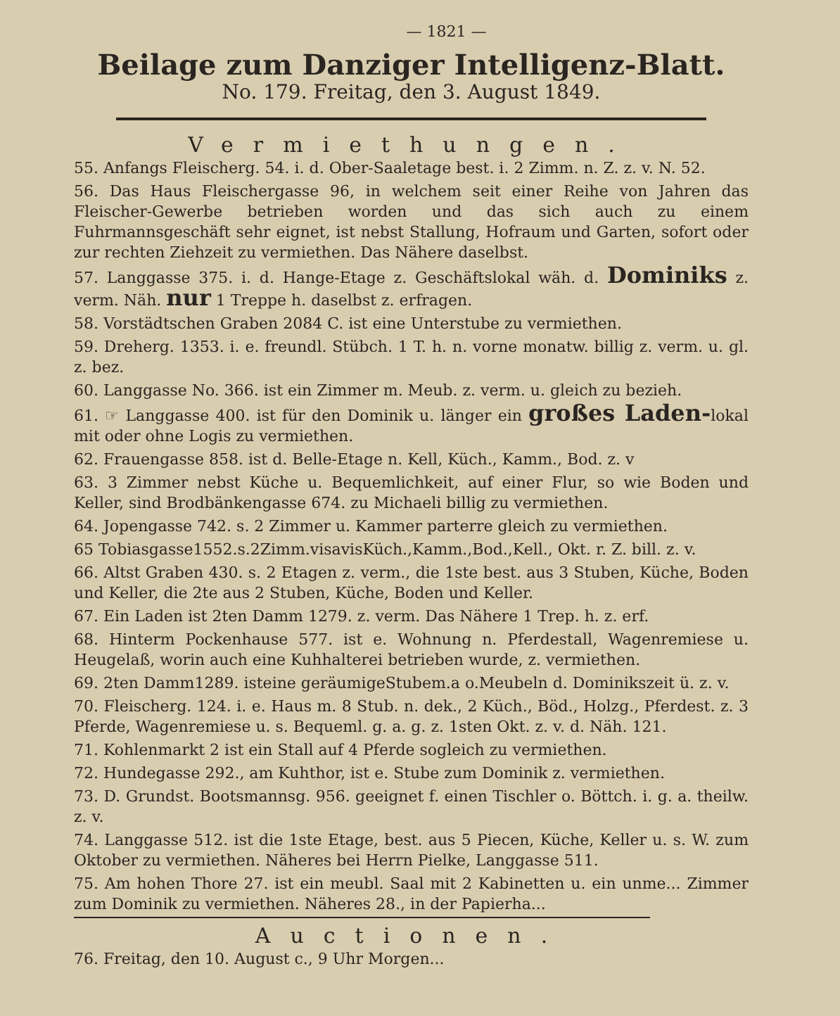— 1821 —
Beilage zum Danziger Intelligenz-Blatt.
No. 179. Freitag, den 3. August 1849.
Vermiethungen.
55. Anfangs Fleischerg. 54. i. d. Ober-Saaletage best. i. 2 Zimm. n. Z. z. v. N. 52.
56. Das Haus Fleischergasse 96, in welchem seit einer Reihe von Jahren das Fleischer-Gewerbe betrieben worden und das sich auch zu einem Fuhrmannsgeschäft sehr eignet, ist nebst Stallung, Hofraum und Garten, sofort oder zur rechten Ziehzeit zu vermiethen. Das Nähere daselbst.
57. Langgasse 375. i. d. Hange-Etage z. Geschäftslokal wäh. d. Dominiks z. verm. Näh. nur 1 Treppe h. daselbst z. erfragen.
58. Vorstädtschen Graben 2084 C. ist eine Unterstube zu vermiethen.
59. Dreherg. 1353. i. e. freundl. Stübch. 1 T. h. n. vorne monatw. billig z. verm. u. gl. z. bez.
60. Langgasse No. 366. ist ein Zimmer m. Meub. z. verm. u. gleich zu bezieh.
61. ☞ Langgasse 400. ist für den Dominik u. länger ein großes Laden-lokal mit oder ohne Logis zu vermiethen.
62. Frauengasse 858. ist d. Belle-Etage n. Kell, Küch., Kamm., Bod. z. v
63. 3 Zimmer nebst Küche u. Bequemlichkeit, auf einer Flur, so wie Boden und Keller, sind Brodbänkengasse 674. zu Michaeli billig zu vermiethen.
64. Jopengasse 742. s. 2 Zimmer u. Kammer parterre gleich zu vermiethen.
65 Tobiasgasse1552.s.2Zimm.visavisKüch.,Kamm.,Bod.,Kell., Okt. r. Z. bill. z. v.
66. Altst Graben 430. s. 2 Etagen z. verm., die 1ste best. aus 3 Stuben, Küche, Boden und Keller, die 2te aus 2 Stuben, Küche, Boden und Keller.
67. Ein Laden ist 2ten Damm 1279. z. verm. Das Nähere 1 Trep. h. z. erf.
68. Hinterm Pockenhause 577. ist e. Wohnung n. Pferdestall, Wagenremiese u. Heugelaß, worin auch eine Kuhhalterei betrieben wurde, z. vermiethen.
69. 2ten Damm1289. isteine geräumigeStubem.a o.Meubeln d. Dominikszeit ü. z. v.
70. Fleischerg. 124. i. e. Haus m. 8 Stub. n. dek., 2 Küch., Böd., Holzg., Pferdest. z. 3 Pferde, Wagenremiese u. s. Bequeml. g. a. g. z. 1sten Okt. z. v. d. Näh. 121.
71. Kohlenmarkt 2 ist ein Stall auf 4 Pferde sogleich zu vermiethen.
72. Hundegasse 292., am Kuhthor, ist e. Stube zum Dominik z. vermiethen.
73. D. Grundst. Bootsmannsg. 956. geeignet f. einen Tischler o. Böttch. i. g. a. theilw. z. v.
74. Langgasse 512. ist die 1ste Etage, best. aus 5 Piecen, Küche, Keller u. s. W. zum Oktober zu vermiethen. Näheres bei Herrn Pielke, Langgasse 511.
75. Am hohen Thore 27. ist ein meubl. Saal mit 2 Kabinetten u. ein unme... Zimmer zum Dominik zu vermiethen. Näheres 28., in der Papierha...
Auctionen.
76. Freitag, den 10. August c., 9 Uhr Morgen...